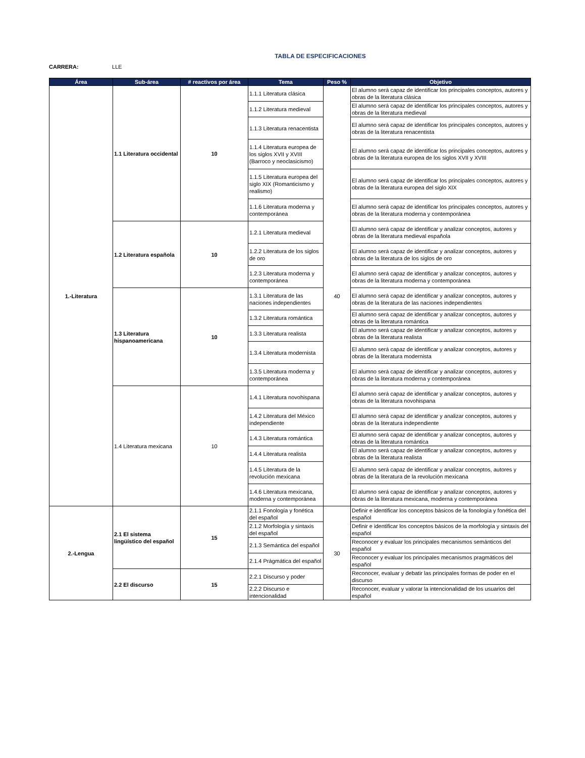TABLA DE ESPECIFICACIONES
CARRERA: LLE
| Área | Sub-área | # reactivos por área | Tema | Peso % | Objetivo |
| --- | --- | --- | --- | --- | --- |
| 1.-Literatura | 1.1 Literatura occidental | 10 | 1.1.1 Literatura clásica | 40 | El alumno será capaz de identificar los principales conceptos, autores y obras de la literatura clásica |
| | | | 1.1.2 Literatura medieval | | El alumno será capaz de identificar los principales conceptos, autores y obras de la literatura medieval |
| | | | 1.1.3 Literatura renacentista | | El alumno será capaz de identificar los principales conceptos, autores y obras de la literatura renacentista |
| | | | 1.1.4 Literatura europea de los siglos XVII y XVIII (Barroco y neoclasicismo) | | El alumno será capaz de identificar los principales conceptos, autores y obras de la literatura europea de los siglos XVII y XVIII |
| | | | 1.1.5 Literatura europea del siglo XIX (Romanticismo y realismo) | | El alumno será capaz de identificar los principales conceptos, autores y obras de la literatura europea del siglo XIX |
| | | | 1.1.6 Literatura moderna y contemporánea | | El alumno será capaz de identificar los principales conceptos, autores y obras de la literatura moderna y contemporánea |
| | 1.2 Literatura española | 10 | 1.2.1 Literatura medieval | | El alumno será capaz de identificar y analizar conceptos, autores y obras de la literatura medieval española |
| | | | 1.2.2 Literatura de los siglos de oro | | El alumno será capaz de identificar y analizar conceptos, autores y obras de la literatura de los siglos de oro |
| | | | 1.2.3 Literatura moderna y contemporánea | | El alumno será capaz de identificar y analizar conceptos, autores y obras de la literatura moderna y contemporánea |
| | 1.3 Literatura hispanoamericana | 10 | 1.3.1 Literatura de las naciones independientes | | El alumno será capaz de identificar y analizar conceptos, autores y obras de la literatura de las naciones independientes |
| | | | 1.3.2 Literatura romántica | | El alumno será capaz de identificar y analizar conceptos, autores y obras de la literatura romántica |
| | | | 1.3.3 Literatura realista | | El alumno será capaz de identificar y analizar conceptos, autores y obras de la literatura realista |
| | | | 1.3.4 Literatura modernista | | El alumno será capaz de identificar y analizar conceptos, autores y obras de la literatura modernista |
| | | | 1.3.5 Literatura moderna y contemporánea | | El alumno será capaz de identificar y analizar conceptos, autores y obras de la literatura moderna y contemporánea |
| | 1.4 Literatura mexicana | 10 | 1.4.1 Literatura novohispana | | El alumno será capaz de identificar y analizar conceptos, autores y obras de la literatura novohispana |
| | | | 1.4.2 Literatura del México independiente | | El alumno será capaz de identificar y analizar conceptos, autores y obras de la literatura independiente |
| | | | 1.4.3 Literatura romántica | | El alumno será capaz de identificar y analizar conceptos, autores y obras de la literatura romántica |
| | | | 1.4.4 Literatura realista | | El alumno será capaz de identificar y analizar conceptos, autores y obras de la literatura realista |
| | | | 1.4.5 Literatura de la revolución mexicana | | El alumno será capaz de identificar y analizar conceptos, autores y obras de la literatura de la revolución mexicana |
| | | | 1.4.6 Literatura mexicana, moderna y contemporánea | | El alumno será capaz de identificar y analizar conceptos, autores y obras de la literatura mexicana, moderna y contemporánea |
| 2.-Lengua | 2.1 El sistema lingüístico del español | 15 | 2.1.1 Fonología y fonética del español | 30 | Definir e identificar los conceptos básicos de la fonología y fonética del español |
| | | | 2.1.2 Morfología y sintaxis del español | | Definir e identificar los conceptos básicos de la morfología y sintaxis del español |
| | | | 2.1.3 Semántica del español | | Reconocer y evaluar los principales mecanismos semánticos del español |
| | | | 2.1.4 Prágmática del español | | Reconocer y evaluar los principales mecanismos pragmáticos del español |
| | 2.2 El discurso | 15 | 2.2.1 Discurso y poder | | Reconocer, evaluar y debatir las principales formas de poder en el discurso |
| | | | 2.2.2 Discurso e intencionalidad | | Reconocer, evaluar y valorar la intencionalidad de los usuarios del español |